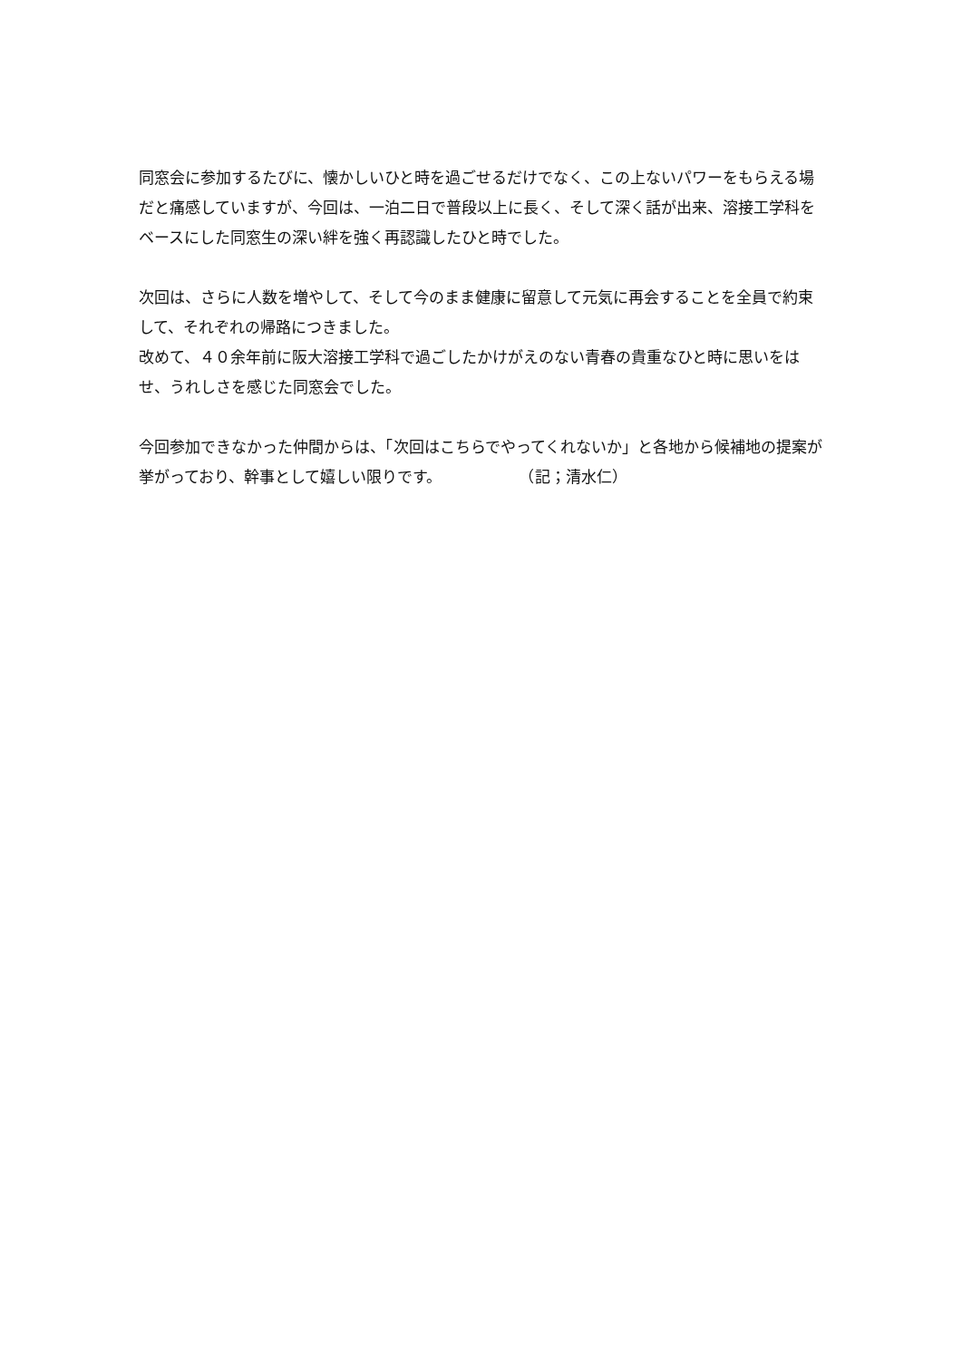同窓会に参加するたびに、懐かしいひと時を過ごせるだけでなく、この上ないパワーをもらえる場だと痛感していますが、今回は、一泊二日で普段以上に長く、そして深く話が出来、溶接工学科をベースにした同窓生の深い絆を強く再認識したひと時でした。
次回は、さらに人数を増やして、そして今のまま健康に留意して元気に再会することを全員で約束して、それぞれの帰路につきました。
改めて、４０余年前に阪大溶接工学科で過ごしたかけがえのない青春の貴重なひと時に思いをはせ、うれしさを感じた同窓会でした。
今回参加できなかった仲間からは、「次回はこちらでやってくれないか」と各地から候補地の提案が挙がっており、幹事として嬉しい限りです。　　　　　　（記；清水仁）